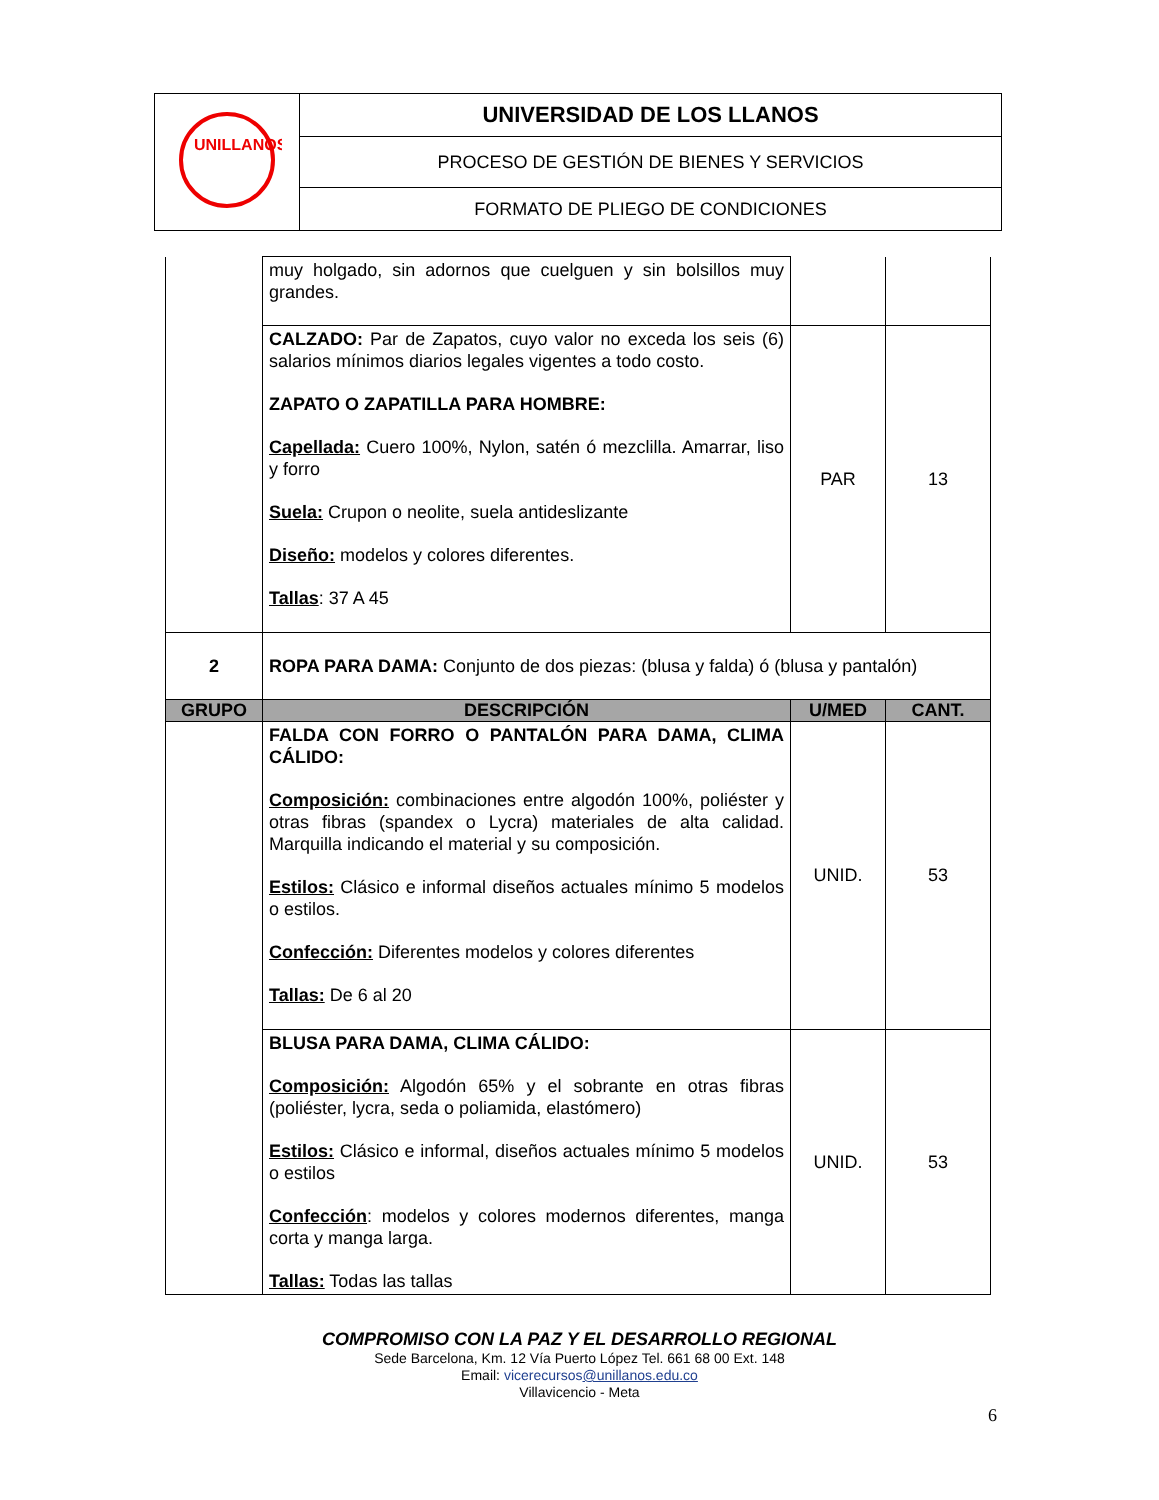| UNILLANOS | UNIVERSIDAD DE LOS LLANOS |
| | PROCESO DE GESTIÓN DE BIENES Y SERVICIOS |
| | FORMATO DE PLIEGO DE CONDICIONES |
| | muy holgado, sin adornos que cuelguen y sin bolsillos muy grandes. | | |
| | CALZADO: Par de Zapatos, cuyo valor no exceda los seis (6) salarios mínimos diarios legales vigentes a todo costo. ZAPATO O ZAPATILLA PARA HOMBRE: Capellada: Cuero 100%, Nylon, satén ó mezclilla. Amarrar, liso y forro Suela: Crupon o neolite, suela antideslizante Diseño: modelos y colores diferentes. Tallas : 37 A 45 | PAR | 13 |
| 2 | ROPA PARA DAMA: Conjunto de dos piezas: (blusa y falda) ó (blusa y pantalón) | | |
| GRUPO | DESCRIPCIÓN | U/MED | CANT. |
| | FALDA CON FORRO O PANTALÓN PARA DAMA, CLIMA CÁLIDO: Composición: combinaciones entre algodón 100%, poliéster y otras fibras (spandex o Lycra) materiales de alta calidad. Marquilla indicando el material y su composición. Estilos: Clásico e informal diseños actuales mínimo 5 modelos o estilos. Confección: Diferentes modelos y colores diferentes Tallas: De 6 al 20 | UNID. | 53 |
| | BLUSA PARA DAMA, CLIMA CÁLIDO: Composición: Algodón 65% y el sobrante en otras fibras (poliéster, lycra, seda o poliamida, elastómero) Estilos: Clásico e informal, diseños actuales mínimo 5 modelos o estilos Confección : modelos y colores modernos diferentes, manga corta y manga larga. Tallas: Todas las tallas | UNID. | 53 |
COMPROMISO CON LA PAZ Y EL DESARROLLO REGIONAL
Sede Barcelona, Km. 12 Vía Puerto López Tel. 661 68 00 Ext. 148
Email: vicerecursos@unillanos.edu.co
Villavicencio - Meta
6